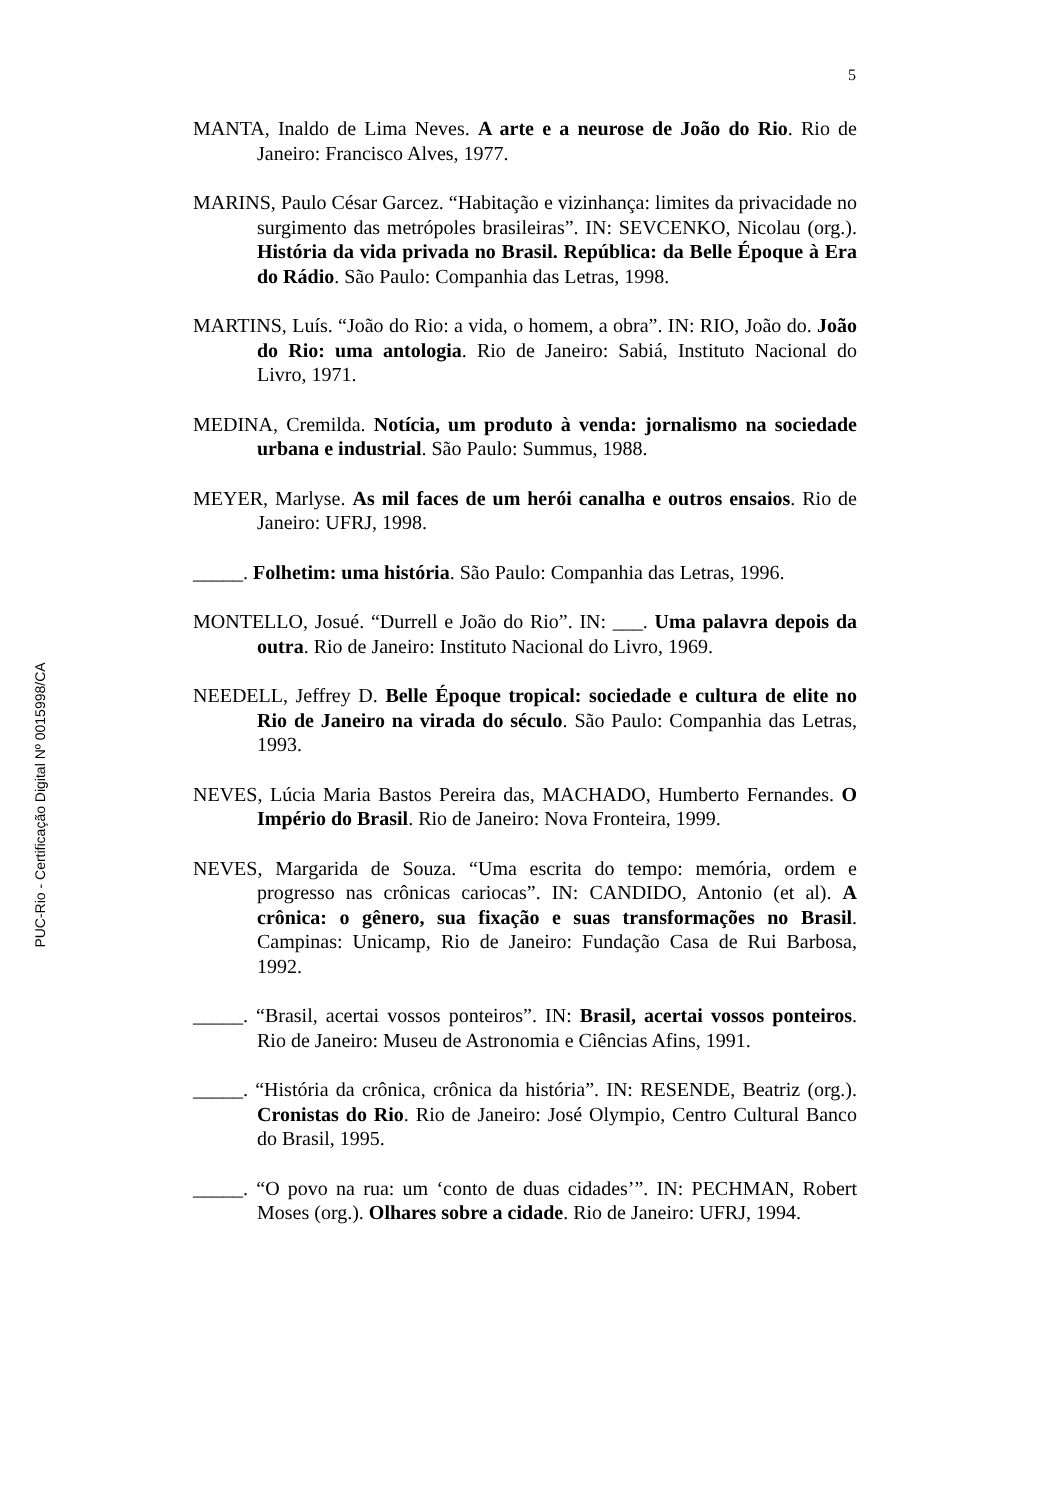5
PUC-Rio - Certificação Digital Nº 0015998/CA
MANTA, Inaldo de Lima Neves. A arte e a neurose de João do Rio. Rio de Janeiro: Francisco Alves, 1977.
MARINS, Paulo César Garcez. “Habitação e vizinhança: limites da privacidade no surgimento das metrópoles brasileiras”. IN: SEVCENKO, Nicolau (org.). História da vida privada no Brasil. República: da Belle Époque à Era do Rádio. São Paulo: Companhia das Letras, 1998.
MARTINS, Luís. “João do Rio: a vida, o homem, a obra”. IN: RIO, João do. João do Rio: uma antologia. Rio de Janeiro: Sabiá, Instituto Nacional do Livro, 1971.
MEDINA, Cremilda. Notícia, um produto à venda: jornalismo na sociedade urbana e industrial. São Paulo: Summus, 1988.
MEYER, Marlyse. As mil faces de um herói canalha e outros ensaios. Rio de Janeiro: UFRJ, 1998.
_____. Folhetim: uma história. São Paulo: Companhia das Letras, 1996.
MONTELLO, Josué. “Durrell e João do Rio”. IN: ___. Uma palavra depois da outra. Rio de Janeiro: Instituto Nacional do Livro, 1969.
NEEDELL, Jeffrey D. Belle Époque tropical: sociedade e cultura de elite no Rio de Janeiro na virada do século. São Paulo: Companhia das Letras, 1993.
NEVES, Lúcia Maria Bastos Pereira das, MACHADO, Humberto Fernandes. O Império do Brasil. Rio de Janeiro: Nova Fronteira, 1999.
NEVES, Margarida de Souza. “Uma escrita do tempo: memória, ordem e progresso nas crônicas cariocas”. IN: CANDIDO, Antonio (et al). A crônica: o gênero, sua fixação e suas transformações no Brasil. Campinas: Unicamp, Rio de Janeiro: Fundação Casa de Rui Barbosa, 1992.
_____. “Brasil, acertai vossos ponteiros”. IN: Brasil, acertai vossos ponteiros. Rio de Janeiro: Museu de Astronomia e Ciências Afins, 1991.
_____. “História da crônica, crônica da história”. IN: RESENDE, Beatriz (org.). Cronistas do Rio. Rio de Janeiro: José Olympio, Centro Cultural Banco do Brasil, 1995.
_____. “O povo na rua: um ‘conto de duas cidades’”. IN: PECHMAN, Robert Moses (org.). Olhares sobre a cidade. Rio de Janeiro: UFRJ, 1994.